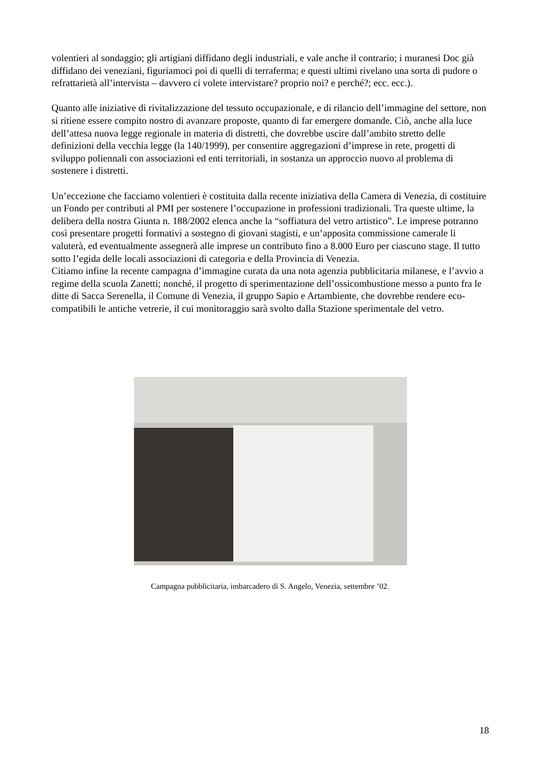volentieri al sondaggio; gli artigiani diffidano degli industriali, e vale anche il contrario; i muranesi Doc già diffidano dei veneziani, figuriamoci poi di quelli di terraferma; e questi ultimi rivelano una sorta di pudore o refrattarietà all’intervista – davvero ci volete intervistare? proprio noi? e perché?; ecc. ecc.).
Quanto alle iniziative di rivitalizzazione del tessuto occupazionale, e di rilancio dell’immagine del settore, non si ritiene essere compito nostro di avanzare proposte, quanto di far emergere domande. Ciò, anche alla luce dell’attesa nuova legge regionale in materia di distretti, che dovrebbe uscire dall’ambito stretto delle definizioni della vecchia legge (la 140/1999), per consentire aggregazioni d’imprese in rete, progetti di sviluppo poliennali con associazioni ed enti territoriali, in sostanza un approccio nuovo al problema di sostenere i distretti.
Un’eccezione che facciamo volentieri è costituita dalla recente iniziativa della Camera di Venezia, di costituire un Fondo per contributi al PMI per sostenere l’occupazione in professioni tradizionali. Tra queste ultime, la delibera della nostra Giunta n. 188/2002 elenca anche la “soffiatura del vetro artistico”. Le imprese potranno così presentare progetti formativi a sostegno di giovani stagisti, e un’apposita commissione camerale li valuterà, ed eventualmente assegnerà alle imprese un contributo fino a 8.000 Euro per ciascuno stage. Il tutto sotto l’egida delle locali associazioni di categoria e della Provincia di Venezia.
Citiamo infine la recente campagna d’immagine curata da una nota agenzia pubblicitaria milanese, e l’avvio a regime della scuola Zanetti; nonché, il progetto di sperimentazione dell’ossicombustione messo a punto fra le ditte di Sacca Serenella, il Comune di Venezia, il gruppo Sapio e Artambiente, che dovrebbe rendere eco-compatibili le antiche vetrerie, il cui monitoraggio sarà svolto dalla Stazione sperimentale del vetro.
Campagna pubblicitaria, imbarcadero di S. Angelo, Venezia, settembre ’02.
18